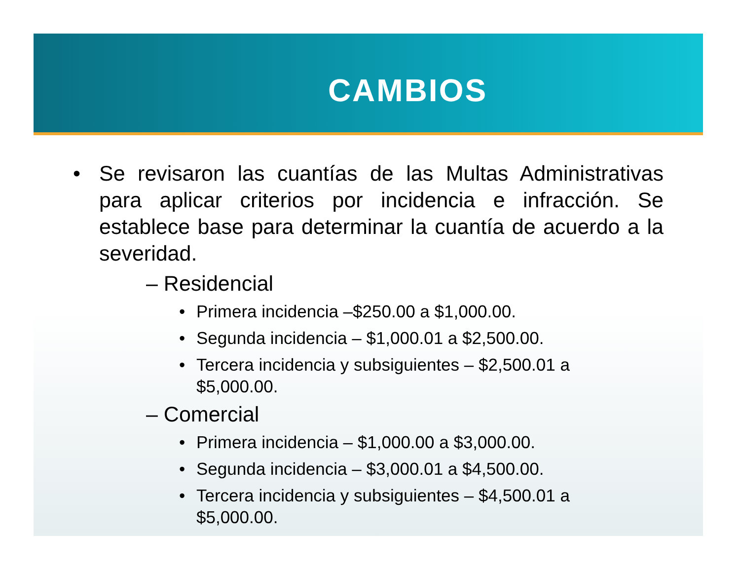CAMBIOS
• Se revisaron las cuantías de las Multas Administrativas para aplicar criterios por incidencia e infracción. Se establece base para determinar la cuantía de acuerdo a la severidad.
– Residencial
• Primera incidencia –$250.00 a $1,000.00.
• Segunda incidencia – $1,000.01 a $2,500.00.
• Tercera incidencia y subsiguientes – $2,500.01 a
$5,000.00.
– Comercial
• Primera incidencia – $1,000.00 a $3,000.00.
• Segunda incidencia – $3,000.01 a $4,500.00.
• Tercera incidencia y subsiguientes – $4,500.01 a
$5,000.00.